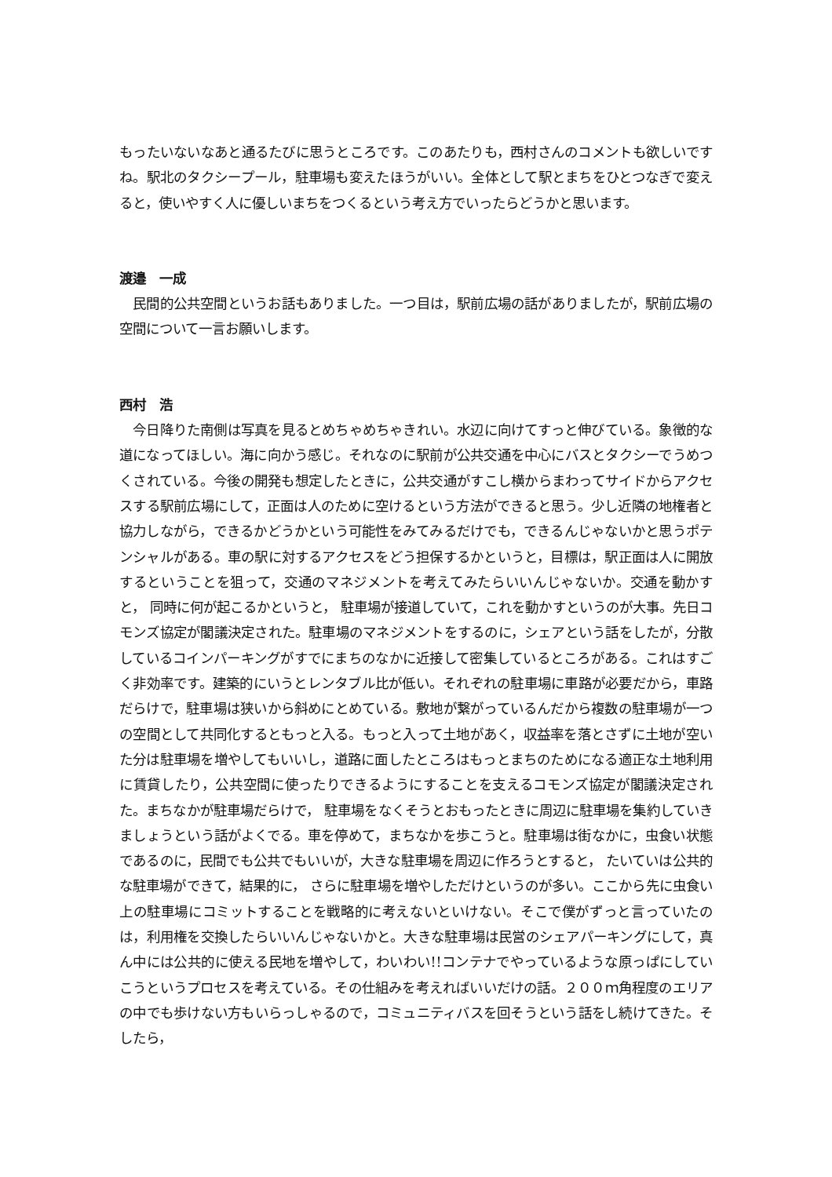もったいないなあと通るたびに思うところです。このあたりも，西村さんのコメントも欲しいですね。駅北のタクシープール，駐車場も変えたほうがいい。全体として駅とまちをひとつなぎで変えると，使いやすく人に優しいまちをつくるという考え方でいったらどうかと思います。
渡邉　一成
　民間的公共空間というお話もありました。一つ目は，駅前広場の話がありましたが，駅前広場の空間について一言お願いします。
西村　浩
　今日降りた南側は写真を見るとめちゃめちゃきれい。水辺に向けてすっと伸びている。象徴的な道になってほしい。海に向かう感じ。それなのに駅前が公共交通を中心にバスとタクシーでうめつくされている。今後の開発も想定したときに，公共交通がすこし横からまわってサイドからアクセスする駅前広場にして，正面は人のために空けるという方法ができると思う。少し近隣の地権者と協力しながら，できるかどうかという可能性をみてみるだけでも，できるんじゃないかと思うポテンシャルがある。車の駅に対するアクセスをどう担保するかというと，目標は，駅正面は人に開放するということを狙って，交通のマネジメントを考えてみたらいいんじゃないか。交通を動かすと， 同時に何が起こるかというと， 駐車場が接道していて，これを動かすというのが大事。先日コモンズ協定が閣議決定された。駐車場のマネジメントをするのに，シェアという話をしたが，分散しているコインパーキングがすでにまちのなかに近接して密集しているところがある。これはすごく非効率です。建築的にいうとレンタブル比が低い。それぞれの駐車場に車路が必要だから，車路だらけで，駐車場は狭いから斜めにとめている。敷地が繋がっているんだから複数の駐車場が一つの空間として共同化するともっと入る。もっと入って土地があく，収益率を落とさずに土地が空いた分は駐車場を増やしてもいいし，道路に面したところはもっとまちのためになる適正な土地利用に賃貸したり，公共空間に使ったりできるようにすることを支えるコモンズ協定が閣議決定された。まちなかが駐車場だらけで， 駐車場をなくそうとおもったときに周辺に駐車場を集約していきましょうという話がよくでる。車を停めて，まちなかを歩こうと。駐車場は街なかに，虫食い状態であるのに，民間でも公共でもいいが，大きな駐車場を周辺に作ろうとすると， たいていは公共的な駐車場ができて，結果的に， さらに駐車場を増やしただけというのが多い。ここから先に虫食い上の駐車場にコミットすることを戦略的に考えないといけない。そこで僕がずっと言っていたのは，利用権を交換したらいいんじゃないかと。大きな駐車場は民営のシェアパーキングにして，真ん中には公共的に使える民地を増やして，わいわい!!コンテナでやっているような原っぱにしていこうというプロセスを考えている。その仕組みを考えればいいだけの話。２００ｍ角程度のエリアの中でも歩けない方もいらっしゃるので，コミュニティバスを回そうという話をし続けてきた。そしたら，